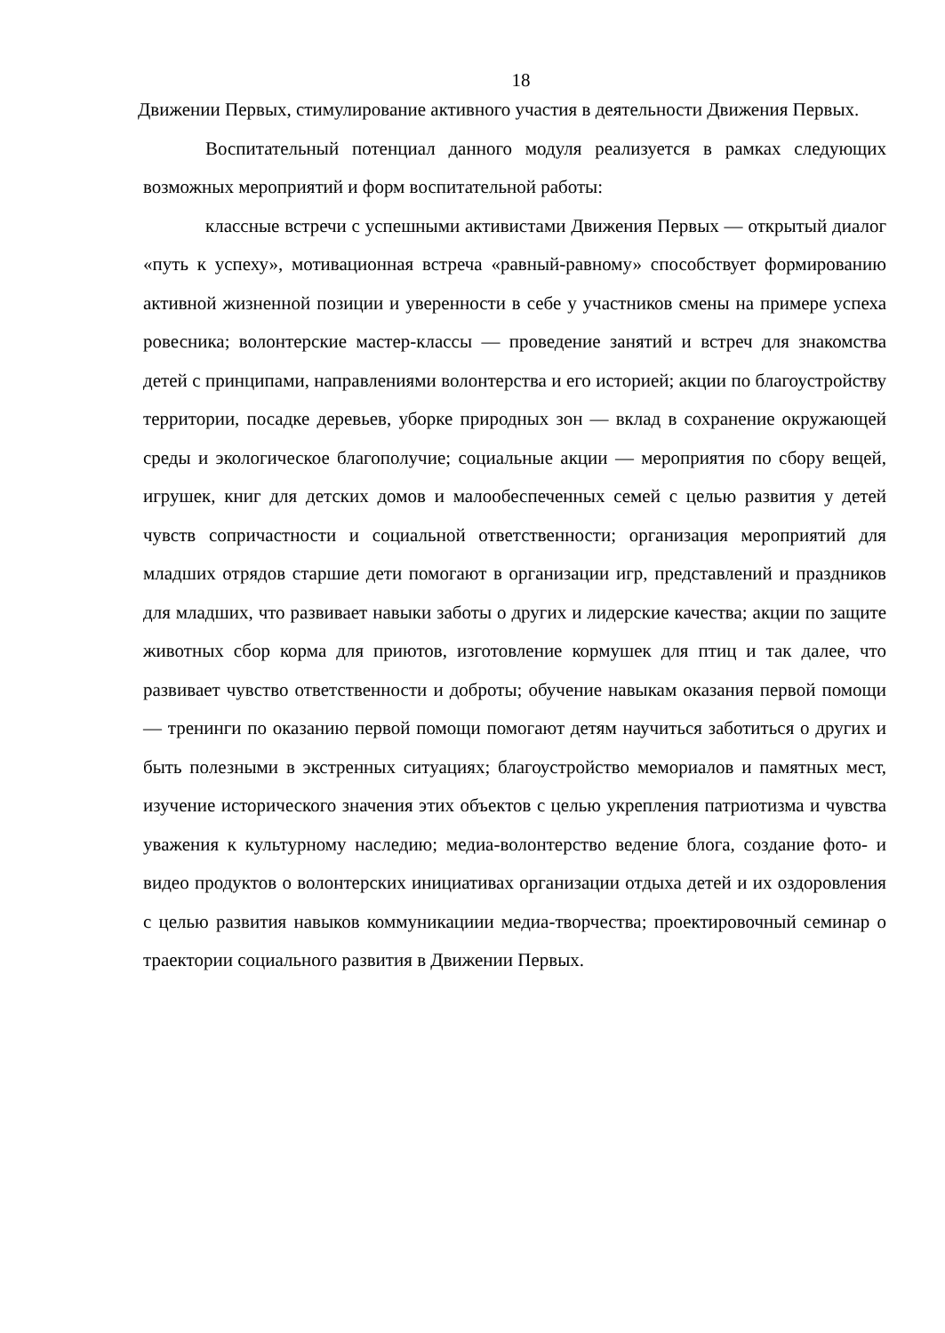18
Движении Первых, стимулирование активного участия в деятельности Движения Первых.
Воспитательный потенциал данного модуля реализуется в рамках следующих возможных мероприятий и форм воспитательной работы:
классные встречи с успешными активистами Движения Первых — открытый диалог «путь к успеху», мотивационная встреча «равный-равному» способствует формированию активной жизненной позиции и уверенности в себе у участников смены на примере успеха ровесника; волонтерские мастер-классы — проведение занятий и встреч для знакомства детей с принципами, направлениями волонтерства и его историей; акции по благоустройству территории, посадке деревьев, уборке природных зон — вклад в сохранение окружающей среды и экологическое благополучие; социальные акции — мероприятия по сбору вещей, игрушек, книг для детских домов и малообеспеченных семей с целью развития у детей чувств сопричастности и социальной ответственности; организация мероприятий для младших отрядов старшие дети помогают в организации игр, представлений и праздников для младших, что развивает навыки заботы о других и лидерские качества; акции по защите животных сбор корма для приютов, изготовление кормушек для птиц и так далее, что развивает чувство ответственности и доброты; обучение навыкам оказания первой помощи — тренинги по оказанию первой помощи помогают детям научиться заботиться о других и быть полезными в экстренных ситуациях; благоустройство мемориалов и памятных мест, изучение исторического значения этих объектов с целью укрепления патриотизма и чувства уважения к культурному наследию; медиа-волонтерство ведение блога, создание фото- и видео продуктов о волонтерских инициативах организации отдыха детей и их оздоровления с целью развития навыков коммуникациии медиа-творчества; проектировочный семинар о траектории социального развития в Движении Первых.